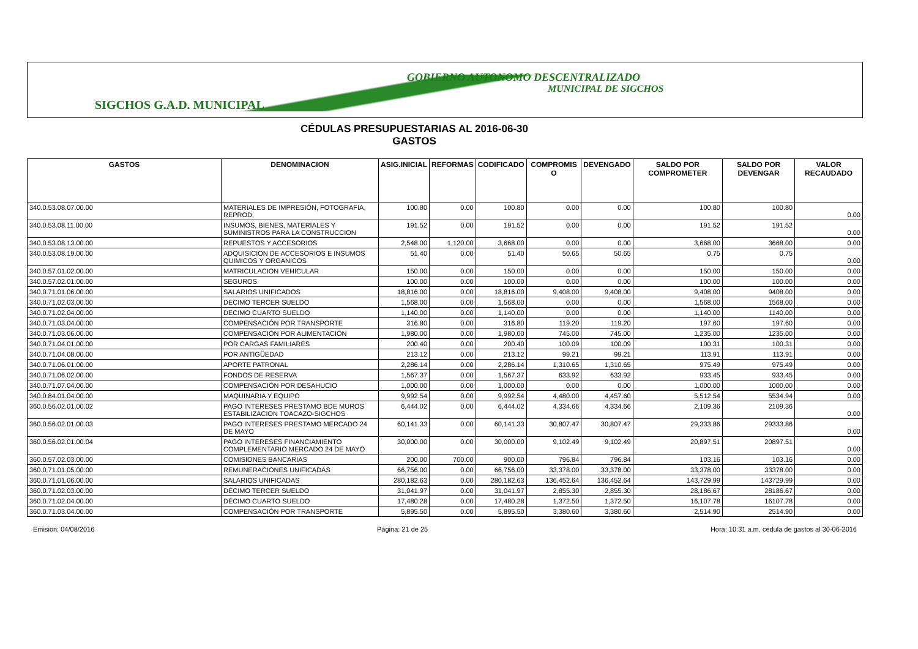GOBIERNO AUTONOMO DESCENTRALIZADO
MUNICIPAL DE SIGCHOS
SIGCHOS G.A.D. MUNICIPAL
CÉDULAS PRESUPUESTARIAS AL 2016-06-30
GASTOS
| GASTOS | DENOMINACION | ASIG.INICIAL | REFORMAS | CODIFICADO | COMPROMIS O | DEVENGADO | SALDO POR COMPROMETER | SALDO POR DEVENGAR | VALOR RECAUDADO |
| --- | --- | --- | --- | --- | --- | --- | --- | --- | --- |
| 340.0.53.08.07.00.00 | MATERIALES DE IMPRESIÓN, FOTOGRAFIA, REPROD. | 100.80 | 0.00 | 100.80 | 0.00 | 0.00 | 100.80 | 100.80 | 0.00 |
| 340.0.53.08.11.00.00 | INSUMOS, BIENES, MATERIALES Y SUMINISTROS PARA LA CONSTRUCCION | 191.52 | 0.00 | 191.52 | 0.00 | 0.00 | 191.52 | 191.52 | 0.00 |
| 340.0.53.08.13.00.00 | REPUESTOS Y ACCESORIOS | 2,548.00 | 1,120.00 | 3,668.00 | 0.00 | 0.00 | 3,668.00 | 3668.00 | 0.00 |
| 340.0.53.08.19.00.00 | ADQUISICION DE ACCESORIOS E INSUMOS QUIMICOS Y ORGANICOS | 51.40 | 0.00 | 51.40 | 50.65 | 50.65 | 0.75 | 0.75 | 0.00 |
| 340.0.57.01.02.00.00 | MATRICULACION VEHICULAR | 150.00 | 0.00 | 150.00 | 0.00 | 0.00 | 150.00 | 150.00 | 0.00 |
| 340.0.57.02.01.00.00 | SEGUROS | 100.00 | 0.00 | 100.00 | 0.00 | 0.00 | 100.00 | 100.00 | 0.00 |
| 340.0.71.01.06.00.00 | SALARIOS UNIFICADOS | 18,816.00 | 0.00 | 18,816.00 | 9,408.00 | 9,408.00 | 9,408.00 | 9408.00 | 0.00 |
| 340.0.71.02.03.00.00 | DECIMO TERCER SUELDO | 1,568.00 | 0.00 | 1,568.00 | 0.00 | 0.00 | 1,568.00 | 1568.00 | 0.00 |
| 340.0.71.02.04.00.00 | DECIMO CUARTO SUELDO | 1,140.00 | 0.00 | 1,140.00 | 0.00 | 0.00 | 1,140.00 | 1140.00 | 0.00 |
| 340.0.71.03.04.00.00 | COMPENSACIÓN POR TRANSPORTE | 316.80 | 0.00 | 316.80 | 119.20 | 119.20 | 197.60 | 197.60 | 0.00 |
| 340.0.71.03.06.00.00 | COMPENSACIÓN POR ALIMENTACIÓN | 1,980.00 | 0.00 | 1,980.00 | 745.00 | 745.00 | 1,235.00 | 1235.00 | 0.00 |
| 340.0.71.04.01.00.00 | POR CARGAS FAMILIARES | 200.40 | 0.00 | 200.40 | 100.09 | 100.09 | 100.31 | 100.31 | 0.00 |
| 340.0.71.04.08.00.00 | POR ANTIGÜEDAD | 213.12 | 0.00 | 213.12 | 99.21 | 99.21 | 113.91 | 113.91 | 0.00 |
| 340.0.71.06.01.00.00 | APORTE PATRONAL | 2,286.14 | 0.00 | 2,286.14 | 1,310.65 | 1,310.65 | 975.49 | 975.49 | 0.00 |
| 340.0.71.06.02.00.00 | FONDOS DE RESERVA | 1,567.37 | 0.00 | 1,567.37 | 633.92 | 633.92 | 933.45 | 933.45 | 0.00 |
| 340.0.71.07.04.00.00 | COMPENSACIÓN POR DESAHUCIO | 1,000.00 | 0.00 | 1,000.00 | 0.00 | 0.00 | 1,000.00 | 1000.00 | 0.00 |
| 340.0.84.01.04.00.00 | MAQUINARIA Y EQUIPO | 9,992.54 | 0.00 | 9,992.54 | 4,480.00 | 4,457.60 | 5,512.54 | 5534.94 | 0.00 |
| 360.0.56.02.01.00.02 | PAGO INTERESES PRESTAMO BDE MUROS ESTABILIZACION TOACAZO-SIGCHOS | 6,444.02 | 0.00 | 6,444.02 | 4,334.66 | 4,334.66 | 2,109.36 | 2109.36 | 0.00 |
| 360.0.56.02.01.00.03 | PAGO INTERESES PRESTAMO MERCADO 24 DE MAYO | 60,141.33 | 0.00 | 60,141.33 | 30,807.47 | 30,807.47 | 29,333.86 | 29333.86 | 0.00 |
| 360.0.56.02.01.00.04 | PAGO INTERESES FINANCIAMIENTO COMPLEMENTARIO MERCADO 24 DE MAYO | 30,000.00 | 0.00 | 30,000.00 | 9,102.49 | 9,102.49 | 20,897.51 | 20897.51 | 0.00 |
| 360.0.57.02.03.00.00 | COMISIONES BANCARIAS | 200.00 | 700.00 | 900.00 | 796.84 | 796.84 | 103.16 | 103.16 | 0.00 |
| 360.0.71.01.05.00.00 | REMUNERACIONES UNIFICADAS | 66,756.00 | 0.00 | 66,756.00 | 33,378.00 | 33,378.00 | 33,378.00 | 33378.00 | 0.00 |
| 360.0.71.01.06.00.00 | SALARIOS UNIFICADAS | 280,182.63 | 0.00 | 280,182.63 | 136,452.64 | 136,452.64 | 143,729.99 | 143729.99 | 0.00 |
| 360.0.71.02.03.00.00 | DÉCIMO TERCER SUELDO | 31,041.97 | 0.00 | 31,041.97 | 2,855.30 | 2,855.30 | 28,186.67 | 28186.67 | 0.00 |
| 360.0.71.02.04.00.00 | DÉCIMO CUARTO SUELDO | 17,480.28 | 0.00 | 17,480.28 | 1,372.50 | 1,372.50 | 16,107.78 | 16107.78 | 0.00 |
| 360.0.71.03.04.00.00 | COMPENSACIÓN POR TRANSPORTE | 5,895.50 | 0.00 | 5,895.50 | 3,380.60 | 3,380.60 | 2,514.90 | 2514.90 | 0.00 |
Emision: 04/08/2016 Página: 21 de 25 Hora: 10:31 a.m. cédula de gastos al 30-06-2016